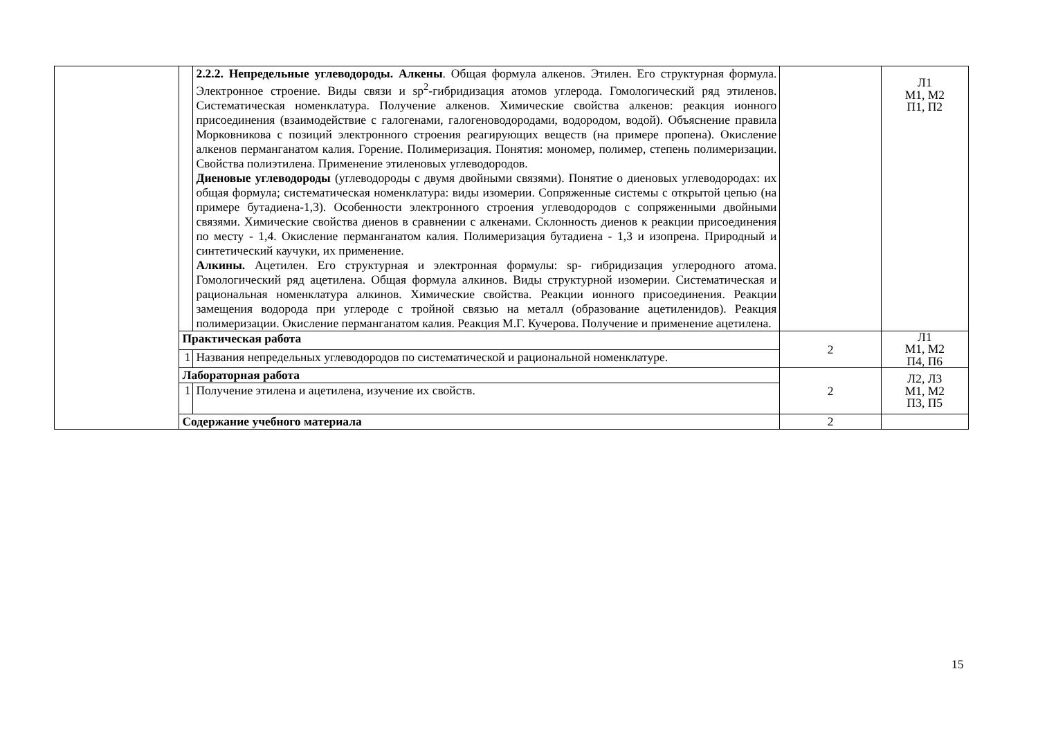| | | 2.2.2. Непредельные углеводороды. Алкены . Общая формула алкенов. Этилен. Его структурная формула. Электронное строение. Виды связи и sp<sup>2</sup>-гибридизация атомов углерода. Гомологический ряд этиленов. Систематическая номенклатура. Получение алкенов. Химические свойства алкенов: реакция ионного присоединения (взаимодействие с галогенами, галогеноводородами, водородом, водой). Объяснение правила Морковникова с позиций электронного строения реагирующих веществ (на примере пропена). Окисление алкенов перманганатом калия. Горение. Полимеризация. Понятия: мономер, полимер, степень полимеризации. Свойства полиэтилена. Применение этиленовых углеводородов. Диеновые углеводороды (углеводороды с двумя двойными связями). Понятие о диеновых углеводородах: их общая формула; систематическая номенклатура: виды изомерии. Сопряженные системы с открытой цепью (на примере бутадиена-1,3). Особенности электронного строения углеводородов с сопряженными двойными связями. Химические свойства диенов в сравнении с алкенами. Склонность диенов к реакции присоединения по месту - 1,4. Окисление перманганатом калия. Полимеризация бутадиена - 1,3 и изопрена. Природный и синтетический каучуки, их применение. Алкины. Ацетилен. Его структурная и электронная формулы: sp- гибридизация углеродного атома. Гомологический ряд ацетилена. Общая формула алкинов. Виды структурной изомерии. Систематическая и рациональная номенклатура алкинов. Химические свойства. Реакции ионного присоединения. Реакции замещения водорода при углероде с тройной связью на металл (образование ацетиленидов). Реакция полимеризации. Окисление перманганатом калия. Реакция М.Г. Кучерова. Получение и применение ацетилена. | | Л1 М1, М2 П1, П2 |
| | Практическая работа | | 2 | Л1 М1, М2 П4, П6 |
| | 1 | Названия непредельных углеводородов по систематической и рациональной номенклатуре. | | |
| | Лабораторная работа | | 2 | Л2, Л3 М1, М2 П3, П5 |
| | 1 | Получение этилена и ацетилена, изучение их свойств. | | |
| | Содержание учебного материала | | 2 | |
15